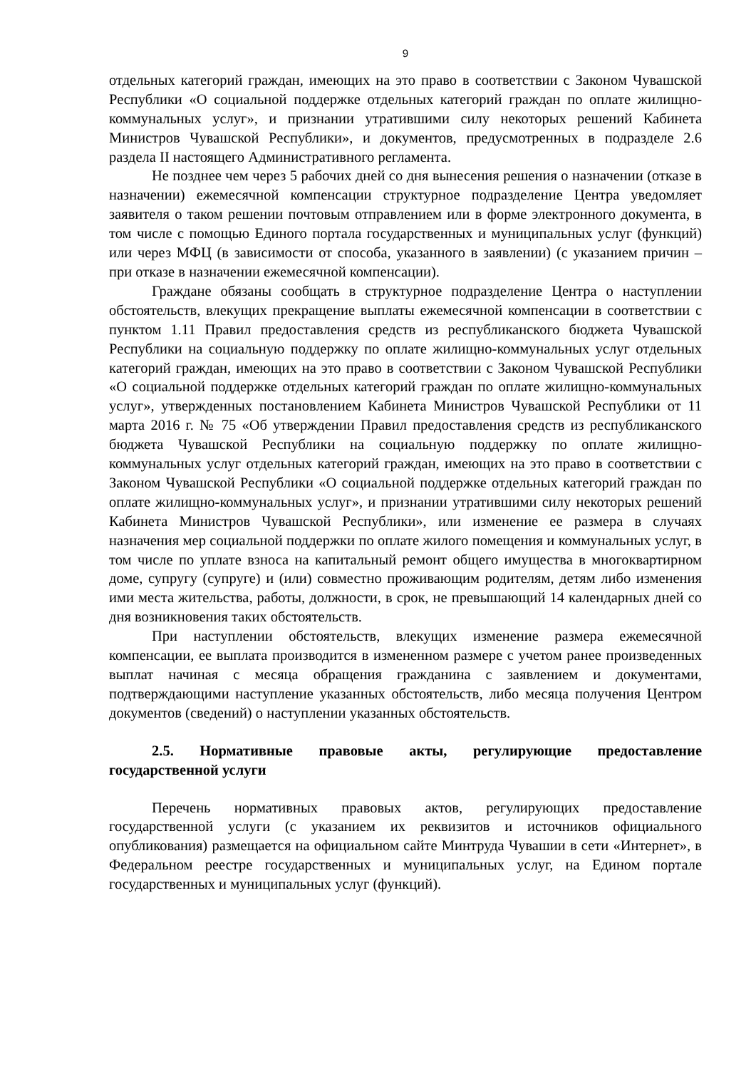9
отдельных категорий граждан, имеющих на это право в соответствии с Законом Чувашской Республики «О социальной поддержке отдельных категорий граждан по оплате жилищно-коммунальных услуг», и признании утратившими силу некоторых решений Кабинета Министров Чувашской Республики», и документов, предусмотренных в подразделе 2.6 раздела II настоящего Административного регламента.
Не позднее чем через 5 рабочих дней со дня вынесения решения о назначении (отказе в назначении) ежемесячной компенсации структурное подразделение Центра уведомляет заявителя о таком решении почтовым отправлением или в форме электронного документа, в том числе с помощью Единого портала государственных и муниципальных услуг (функций) или через МФЦ (в зависимости от способа, указанного в заявлении) (с указанием причин – при отказе в назначении ежемесячной компенсации).
Граждане обязаны сообщать в структурное подразделение Центра о наступлении обстоятельств, влекущих прекращение выплаты ежемесячной компенсации в соответствии с пунктом 1.11 Правил предоставления средств из республиканского бюджета Чувашской Республики на социальную поддержку по оплате жилищно-коммунальных услуг отдельных категорий граждан, имеющих на это право в соответствии с Законом Чувашской Республики «О социальной поддержке отдельных категорий граждан по оплате жилищно-коммунальных услуг», утвержденных постановлением Кабинета Министров Чувашской Республики от 11 марта 2016 г. № 75 «Об утверждении Правил предоставления средств из республиканского бюджета Чувашской Республики на социальную поддержку по оплате жилищно-коммунальных услуг отдельных категорий граждан, имеющих на это право в соответствии с Законом Чувашской Республики «О социальной поддержке отдельных категорий граждан по оплате жилищно-коммунальных услуг», и признании утратившими силу некоторых решений Кабинета Министров Чувашской Республики», или изменение ее размера в случаях назначения мер социальной поддержки по оплате жилого помещения и коммунальных услуг, в том числе по уплате взноса на капитальный ремонт общего имущества в многоквартирном доме, супругу (супруге) и (или) совместно проживающим родителям, детям либо изменения ими места жительства, работы, должности, в срок, не превышающий 14 календарных дней со дня возникновения таких обстоятельств.
При наступлении обстоятельств, влекущих изменение размера ежемесячной компенсации, ее выплата производится в измененном размере с учетом ранее произведенных выплат начиная с месяца обращения гражданина с заявлением и документами, подтверждающими наступление указанных обстоятельств, либо месяца получения Центром документов (сведений) о наступлении указанных обстоятельств.
2.5. Нормативные правовые акты, регулирующие предоставление государственной услуги
Перечень нормативных правовых актов, регулирующих предоставление государственной услуги (с указанием их реквизитов и источников официального опубликования) размещается на официальном сайте Минтруда Чувашии в сети «Интернет», в Федеральном реестре государственных и муниципальных услуг, на Едином портале государственных и муниципальных услуг (функций).